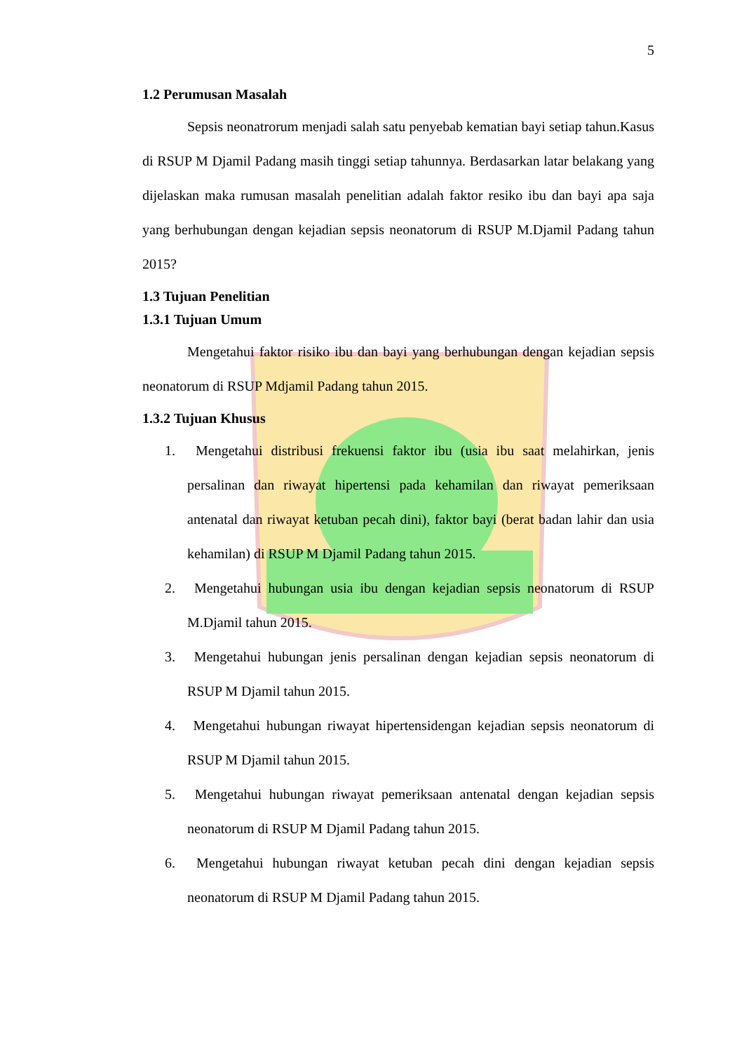5
1.2 Perumusan Masalah
Sepsis neonatrorum menjadi salah satu penyebab kematian bayi setiap tahun.Kasus di RSUP M Djamil Padang masih tinggi setiap tahunnya. Berdasarkan latar belakang yang dijelaskan maka rumusan masalah penelitian adalah faktor resiko ibu dan bayi apa saja yang berhubungan dengan kejadian sepsis neonatorum di RSUP M.Djamil Padang tahun 2015?
1.3 Tujuan Penelitian
1.3.1 Tujuan Umum
Mengetahui faktor risiko ibu dan bayi yang berhubungan dengan kejadian sepsis neonatorum di RSUP Mdjamil Padang tahun 2015.
1.3.2 Tujuan Khusus
1. Mengetahui distribusi frekuensi faktor ibu (usia ibu saat melahirkan, jenis persalinan dan riwayat hipertensi pada kehamilan dan riwayat pemeriksaan antenatal dan riwayat ketuban pecah dini), faktor bayi (berat badan lahir dan usia kehamilan) di RSUP M Djamil Padang tahun 2015.
2. Mengetahui hubungan usia ibu dengan kejadian sepsis neonatorum di RSUP M.Djamil tahun 2015.
3. Mengetahui hubungan jenis persalinan dengan kejadian sepsis neonatorum di RSUP M Djamil tahun 2015.
4. Mengetahui hubungan riwayat hipertensidengan kejadian sepsis neonatorum di RSUP M Djamil tahun 2015.
5. Mengetahui hubungan riwayat pemeriksaan antenatal dengan kejadian sepsis neonatorum di RSUP M Djamil Padang tahun 2015.
6. Mengetahui hubungan riwayat ketuban pecah dini dengan kejadian sepsis neonatorum di RSUP M Djamil Padang tahun 2015.